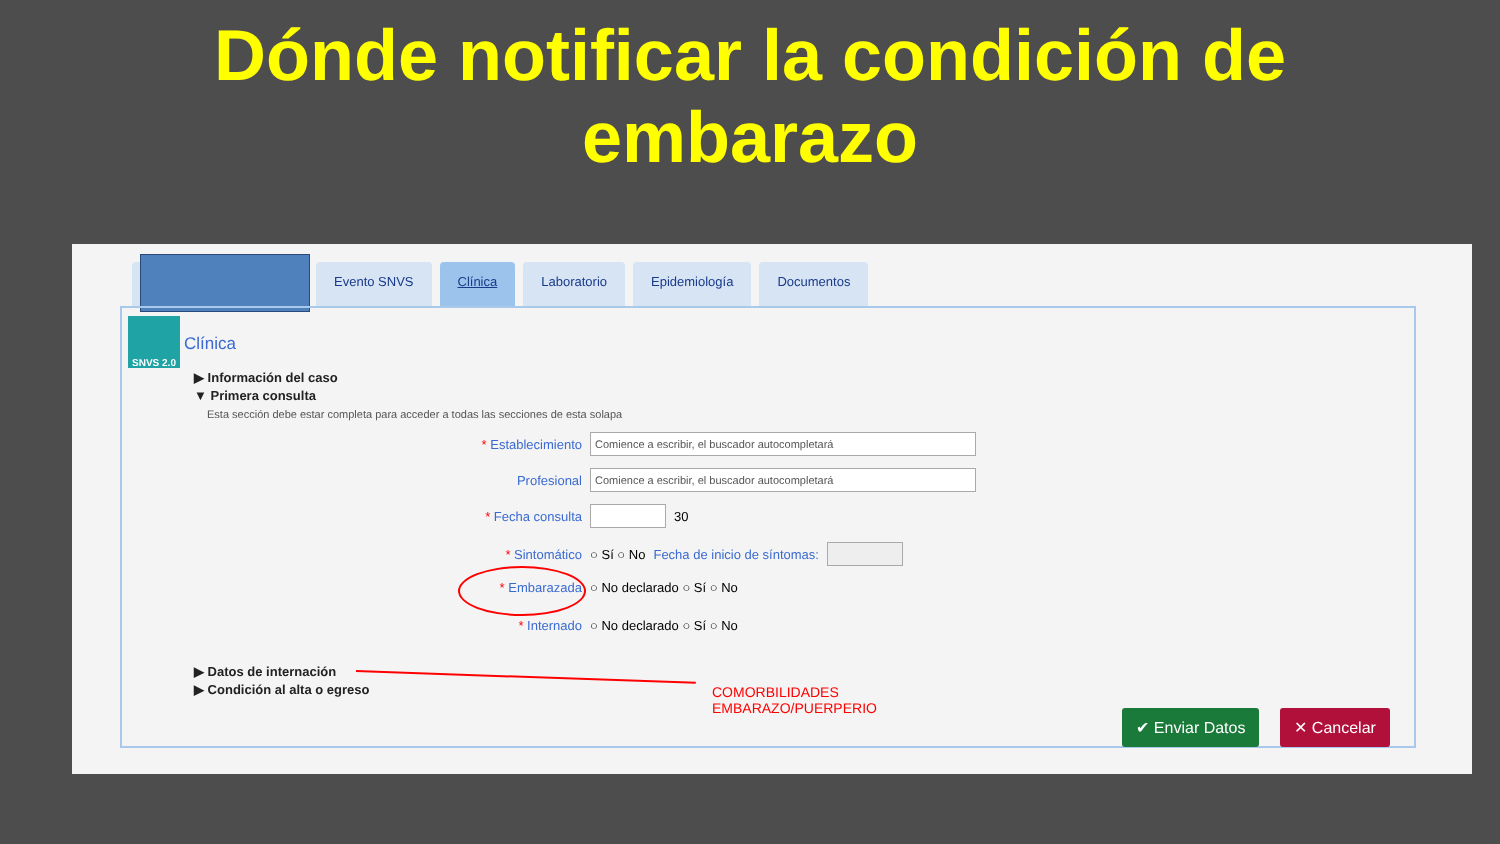Dónde notificar la condición de
embarazo
Evento SNVS Clínica Laboratorio Epidemiología Documentos
SNVS 2.0
Clínica
▶ Información del caso
▼ Primera consulta
Esta sección debe estar completa para acceder a todas las secciones de esta solapa
* Establecimiento Comience a escribir, el buscador autocompletará
Profesional Comience a escribir, el buscador autocompletará
* Fecha consulta 30
* Sintomático ○ Sí ○ No Fecha de inicio de síntomas:
* Embarazada ○ No declarado ○ Sí ○ No
* Internado ○ No declarado ○ Sí ○ No
▶ Datos de internación
▶ Condición al alta o egreso
COMORBILIDADES
EMBARAZO/PUERPERIO
✔ Enviar Datos ✕ Cancelar